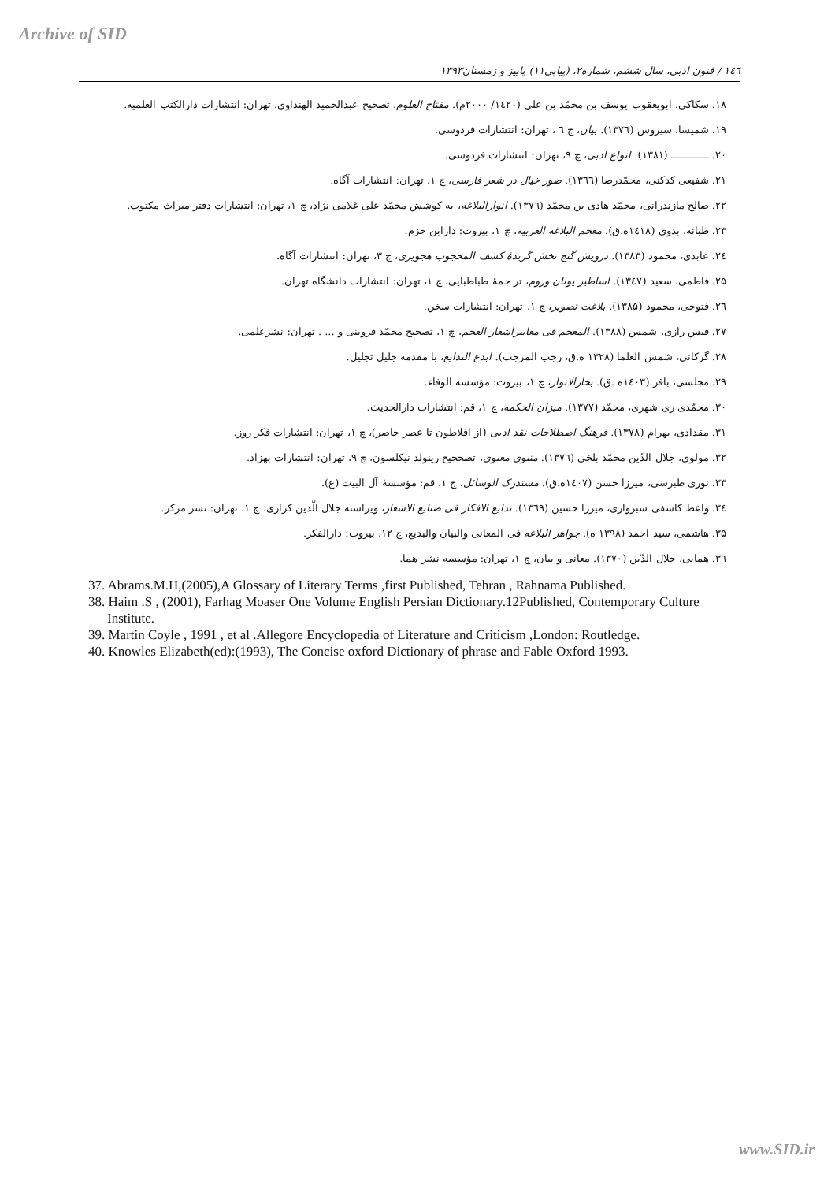Archive of SID
١٤٦ / فنون ادبی، سال ششم، شماره۲، (پیاپی۱۱) پاییز و زمستان۱۳۹۳
۱۸. سکاکی، ابویعقوب یوسف بن محمّد بن علی (۱٤۲۰/ ۲۰۰۰م). مفتاح العلوم، تصحیح عبدالحمید الهنداوی، تهران: انتشارات دارالکتب العلمیه.
۱۹. شمیسا، سیروس (۱۳۷٦). بیان، چ ٦ ، تهران: انتشارات فردوسی.
۲۰. ــــــــــــ (۱۳۸۱). انواع ادبی، چ ۹، تهران: انتشارات فردوسی.
۲۱. شفیعی کدکنی، محمّدرضا (۱۳٦٦). صور خیال در شعر فارسی، چ ۱، تهران: انتشارات آگاه.
۲۲. صالح مازندرانی، محمّد هادی بن محمّد (۱۳۷٦). انوارالبلاغه، به کوشش محمّد علی غلامی نژاد، چ ۱، تهران: انتشارات دفتر میراث مکتوب.
۲۳. طبانه، بدوی (۱٤۱۸ه.ق). معجم البلاغه العربیه، چ ۱، بیروت: دارابن حزم.
۲٤. عابدی، محمود (۱۳۸۳). درویش گنج بخش گزیدهٔ کشف المحجوب هجویری، چ ۳، تهران: انتشارات آگاه.
۲۵. فاطمی، سعید (۱۳٤۷). اساطیر یونان وروم، تر جمهٔ طباطبایی، چ ۱، تهران: انتشارات دانشگاه تهران.
۲٦. فتوحی، محمود (۱۳۸۵). بلاغت تصویر، چ ۱، تهران: انتشارات سخن.
۲۷. قیس رازی، شمس (۱۳۸۸). المعجم فی معاییراشعار العجم، چ ۱، تصحیح محمّد قزوینی و ... . تهران: نشرعلمی.
۲۸. گرکانی، شمس العلما (۱۳۲۸ ه.ق، رجب المرجب). ابدع البدایع، با مقدمه جلیل تجلیل.
۲۹. مجلسی، باقر (۱٤۰۳ه .ق). بحارالانوار، چ ۱، بیروت: مؤسسه الوفاء.
۳۰. محمّدی ری شهری، محمّد (۱۳۷۷). میزان الحکمه، چ ۱، قم: انتشارات دارالحدیث.
۳۱. مقدادی، بهرام (۱۳۷۸). فرهنگ اصطلاحات نقد ادبی (از افلاطون تا عصر حاضر)، چ ۱، تهران: انتشارات فکر روز.
۳۲. مولوی، جلال الدّین محمّد بلخی (۱۳۷٦). مثنوی معنوی، تصححیح رینولد نیکلسون، چ ۹، تهران: انتشارات بهزاد.
۳۳. نوری طبرسی، میرزا حسن (۱٤۰۷ه.ق). مستدرک الوسائل، چ ۱، قم: مؤسسهٔ آل البیت (ع).
۳٤. واعظ کاشفی سبزواری، میرزا حسین (۱۳٦۹). بدایع الافکار فی صنایع الاشعار، ویراسته جلال الّدین کزازی، چ ۱، تهران: نشر مرکز.
۳۵. هاشمی، سید احمد (۱۳۹۸ ه). جواهر البلاغه فی المعانی والبیان والبدیع، چ ۱۲، بیروت: دارالفکر.
۳٦. همایی، جلال الدّین (۱۳۷۰). معانی و بیان، چ ۱، تهران: مؤسسه نشر هما.
37. Abrams.M.H,(2005),A Glossary of Literary Terms ,first Published, Tehran , Rahnama Published.
38. Haim .S , (2001), Farhag Moaser One Volume English Persian Dictionary.12Published, Contemporary Culture Institute.
39. Martin Coyle , 1991 , et al .Allegore Encyclopedia of Literature and Criticism ,London: Routledge.
40. Knowles Elizabeth(ed):(1993), The Concise oxford Dictionary of phrase and Fable Oxford 1993.
www.SID.ir